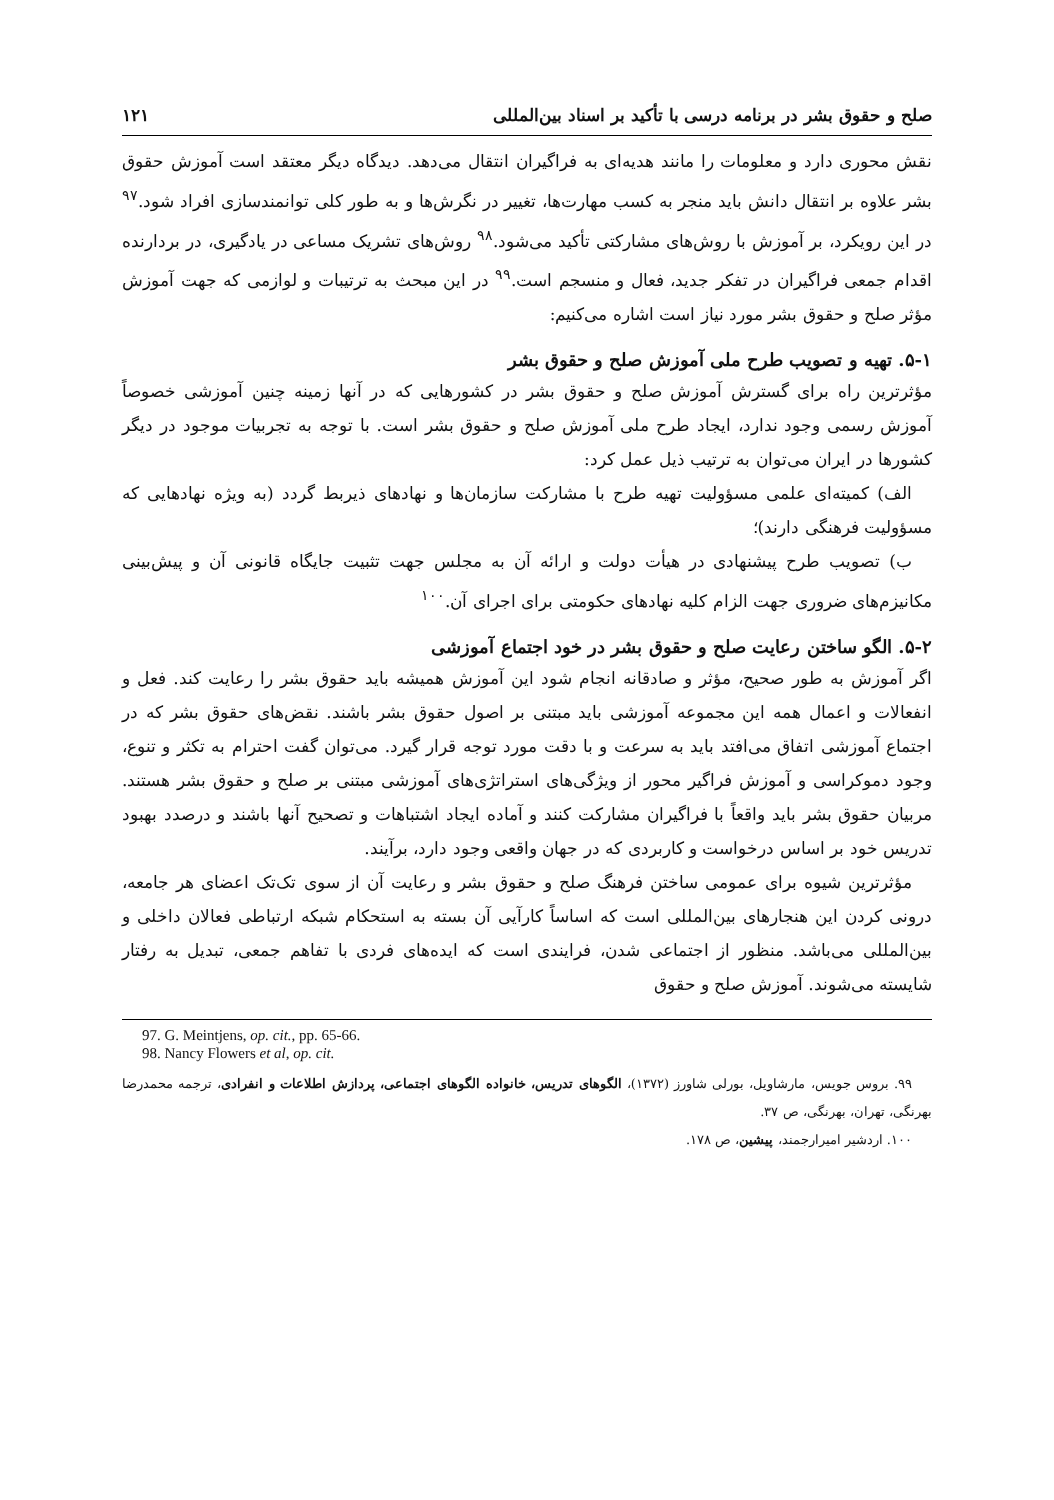صلح و حقوق بشر در برنامه درسی با تأکید بر اسناد بین‌المللی ۱۲۱
نقش محوری دارد و معلومات را مانند هدیه‌ای به فراگیران انتقال می‌دهد. دیدگاه دیگر معتقد است آموزش حقوق بشر علاوه بر انتقال دانش باید منجر به کسب مهارت‌ها، تغییر در نگرش‌ها و به طور کلی توانمندسازی افراد شود.<sup>۹۷</sup> در این رویکرد، بر آموزش با روش‌های مشارکتی تأکید می‌شود.<sup>۹۸</sup> روش‌های تشریک مساعی در یادگیری، در بردارنده اقدام جمعی فراگیران در تفکر جدید، فعال و منسجم است.<sup>۹۹</sup> در این مبحث به ترتیبات و لوازمی که جهت آموزش مؤثر صلح و حقوق بشر مورد نیاز است اشاره می‌کنیم:
۵-۱. تهیه و تصویب طرح ملی آموزش صلح و حقوق بشر
مؤثرترین راه برای گسترش آموزش صلح و حقوق بشر در کشورهایی که در آنها زمینه چنین آموزشی خصوصاً آموزش رسمی وجود ندارد، ایجاد طرح ملی آموزش صلح و حقوق بشر است. با توجه به تجربیات موجود در دیگر کشورها در ایران می‌توان به ترتیب ذیل عمل کرد:
الف) کمیته‌ای علمی مسؤولیت تهیه طرح با مشارکت سازمان‌ها و نهادهای ذیربط گردد (به ویژه نهادهایی که مسؤولیت فرهنگی دارند)؛
ب) تصویب طرح پیشنهادی در هیأت دولت و ارائه آن به مجلس جهت تثبیت جایگاه قانونی آن و پیش‌بینی مکانیزم‌های ضروری جهت الزام کلیه نهادهای حکومتی برای اجرای آن.<sup>۱۰۰</sup>
۵-۲. الگو ساختن رعایت صلح و حقوق بشر در خود اجتماع آموزشی
اگر آموزش به طور صحیح، مؤثر و صادقانه انجام شود این آموزش همیشه باید حقوق بشر را رعایت کند. فعل و انفعالات و اعمال همه این مجموعه آموزشی باید مبتنی بر اصول حقوق بشر باشند. نقض‌های حقوق بشر که در اجتماع آموزشی اتفاق می‌افتد باید به سرعت و با دقت مورد توجه قرار گیرد. می‌توان گفت احترام به تکثر و تنوع، وجود دموکراسی و آموزش فراگیر محور از ویژگی‌های استراتژی‌های آموزشی مبتنی بر صلح و حقوق بشر هستند. مربیان حقوق بشر باید واقعاً با فراگیران مشارکت کنند و آماده ایجاد اشتباهات و تصحیح آنها باشند و درصدد بهبود تدریس خود بر اساس درخواست و کاربردی که در جهان واقعی وجود دارد، برآیند.
مؤثرترین شیوه برای عمومی ساختن فرهنگ صلح و حقوق بشر و رعایت آن از سوی تک‌تک اعضای هر جامعه، درونی کردن این هنجارهای بین‌المللی است که اساساً کارآیی آن بسته به استحکام شبکه ارتباطی فعالان داخلی و بین‌المللی می‌باشد. منظور از اجتماعی شدن، فرایندی است که ایده‌های فردی با تفاهم جمعی، تبدیل به رفتار شایسته می‌شوند. آموزش صلح و حقوق
97. G. Meintjens, op. cit., pp. 65-66.
98. Nancy Flowers et al, op. cit.
۹۹. بروس جویس، مارشاویل، بورلی شاورز (۱۳۷۲)، الگوهای تدریس، خانواده الگوهای اجتماعی، پردازش اطلاعات و انفرادی، ترجمه محمدرضا بهرنگی، تهران، بهرنگی، ص ۳۷.
۱۰۰. اردشیر امیرارجمند، پیشین، ص ۱۷۸.